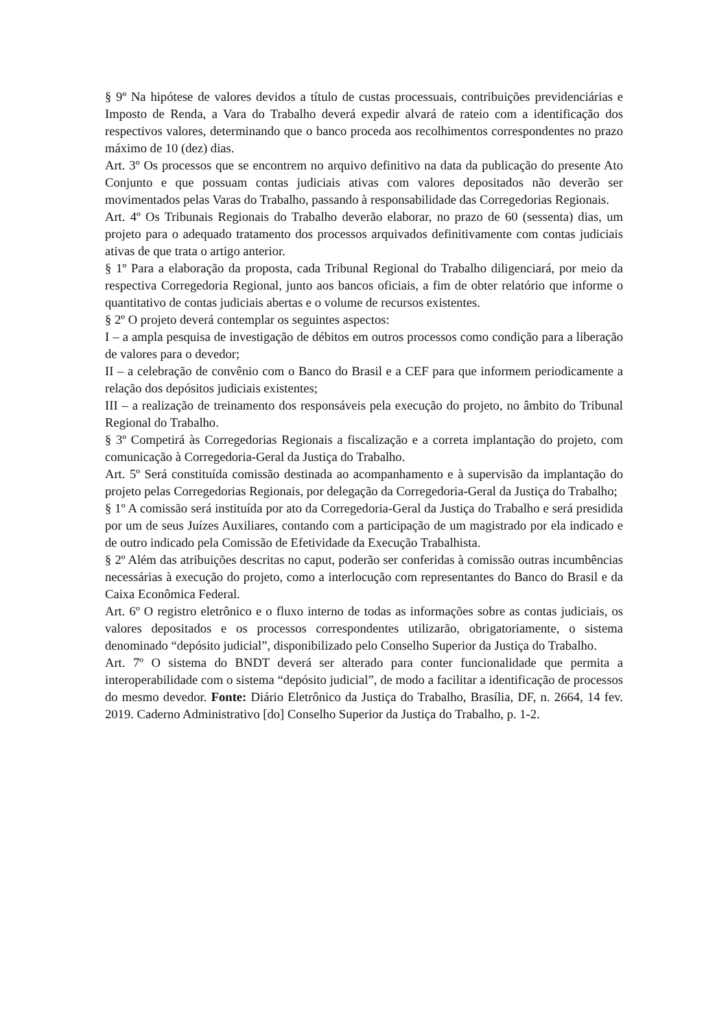§ 9º Na hipótese de valores devidos a título de custas processuais, contribuições previdenciárias e Imposto de Renda, a Vara do Trabalho deverá expedir alvará de rateio com a identificação dos respectivos valores, determinando que o banco proceda aos recolhimentos correspondentes no prazo máximo de 10 (dez) dias.
Art. 3º Os processos que se encontrem no arquivo definitivo na data da publicação do presente Ato Conjunto e que possuam contas judiciais ativas com valores depositados não deverão ser movimentados pelas Varas do Trabalho, passando à responsabilidade das Corregedorias Regionais.
Art. 4º Os Tribunais Regionais do Trabalho deverão elaborar, no prazo de 60 (sessenta) dias, um projeto para o adequado tratamento dos processos arquivados definitivamente com contas judiciais ativas de que trata o artigo anterior.
§ 1º Para a elaboração da proposta, cada Tribunal Regional do Trabalho diligenciará, por meio da respectiva Corregedoria Regional, junto aos bancos oficiais, a fim de obter relatório que informe o quantitativo de contas judiciais abertas e o volume de recursos existentes.
§ 2º O projeto deverá contemplar os seguintes aspectos:
I – a ampla pesquisa de investigação de débitos em outros processos como condição para a liberação de valores para o devedor;
II – a celebração de convênio com o Banco do Brasil e a CEF para que informem periodicamente a relação dos depósitos judiciais existentes;
III – a realização de treinamento dos responsáveis pela execução do projeto, no âmbito do Tribunal Regional do Trabalho.
§ 3º Competirá às Corregedorias Regionais a fiscalização e a correta implantação do projeto, com comunicação à Corregedoria-Geral da Justiça do Trabalho.
Art. 5º Será constituída comissão destinada ao acompanhamento e à supervisão da implantação do projeto pelas Corregedorias Regionais, por delegação da Corregedoria-Geral da Justiça do Trabalho;
§ 1º A comissão será instituída por ato da Corregedoria-Geral da Justiça do Trabalho e será presidida por um de seus Juízes Auxiliares, contando com a participação de um magistrado por ela indicado e de outro indicado pela Comissão de Efetividade da Execução Trabalhista.
§ 2º Além das atribuições descritas no caput, poderão ser conferidas à comissão outras incumbências necessárias à execução do projeto, como a interlocução com representantes do Banco do Brasil e da Caixa Econômica Federal.
Art. 6º O registro eletrônico e o fluxo interno de todas as informações sobre as contas judiciais, os valores depositados e os processos correspondentes utilizarão, obrigatoriamente, o sistema denominado “depósito judicial”, disponibilizado pelo Conselho Superior da Justiça do Trabalho.
Art. 7º O sistema do BNDT deverá ser alterado para conter funcionalidade que permita a interoperabilidade com o sistema “depósito judicial”, de modo a facilitar a identificação de processos do mesmo devedor. Fonte: Diário Eletrônico da Justiça do Trabalho, Brasília, DF, n. 2664, 14 fev. 2019. Caderno Administrativo [do] Conselho Superior da Justiça do Trabalho, p. 1-2.